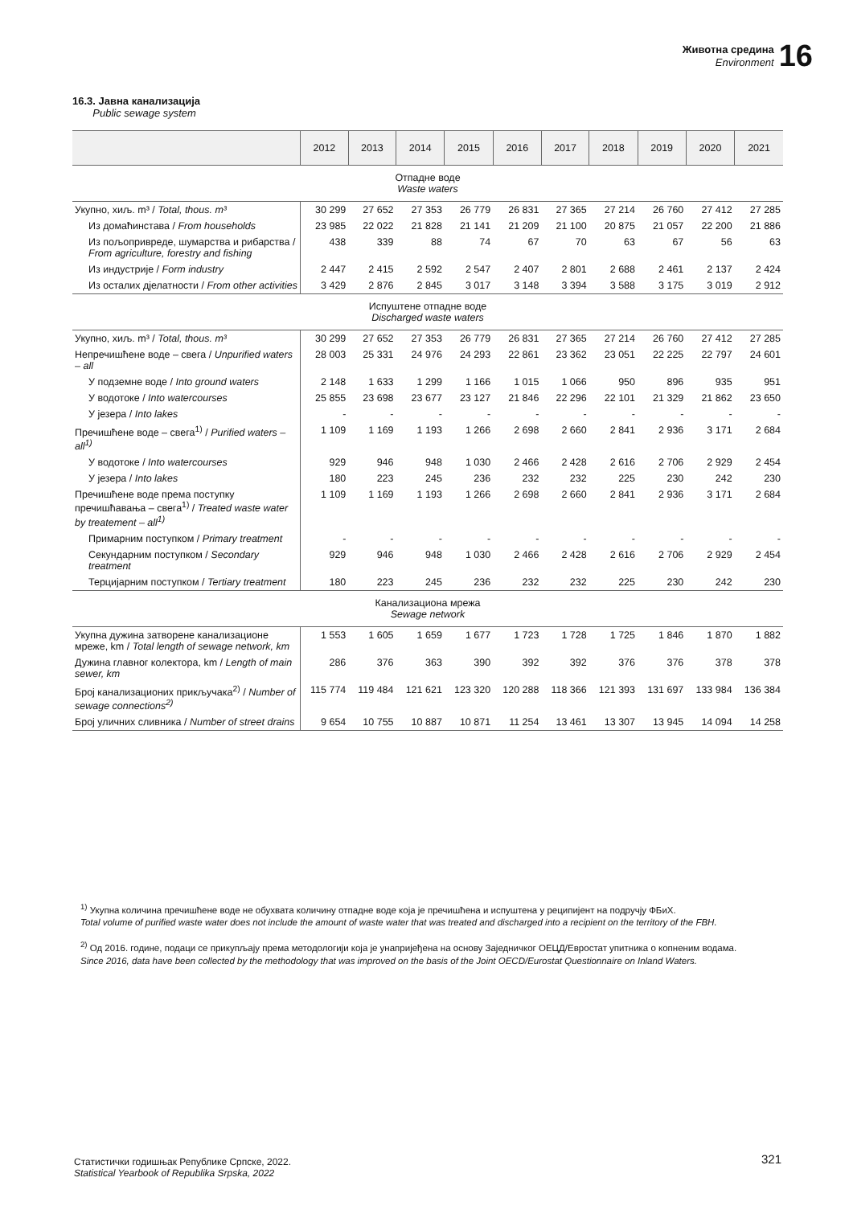Животна средина
Environment
16
16.3. Јавна канализација
Public sewage system
| | 2012 | 2013 | 2014 | 2015 | 2016 | 2017 | 2018 | 2019 | 2020 | 2021 |
| --- | --- | --- | --- | --- | --- | --- | --- | --- | --- | --- |
| Отпадне воде Waste waters | | | | | | | | | | |
| Укупно, хиљ. m³ / Total, thous. m³ | 30 299 | 27 652 | 27 353 | 26 779 | 26 831 | 27 365 | 27 214 | 26 760 | 27 412 | 27 285 |
| Из домаћинстава / From households | 23 985 | 22 022 | 21 828 | 21 141 | 21 209 | 21 100 | 20 875 | 21 057 | 22 200 | 21 886 |
| Из пољопривреде, шумарства и рибарства / From agriculture, forestry and fishing | 438 | 339 | 88 | 74 | 67 | 70 | 63 | 67 | 56 | 63 |
| Из индустрије / Form industry | 2 447 | 2 415 | 2 592 | 2 547 | 2 407 | 2 801 | 2 688 | 2 461 | 2 137 | 2 424 |
| Из осталих дјелатности / From other activities | 3 429 | 2 876 | 2 845 | 3 017 | 3 148 | 3 394 | 3 588 | 3 175 | 3 019 | 2 912 |
| Испуштене отпадне воде Discharged waste waters | | | | | | | | | | |
| Укупно, хиљ. m³ / Total, thous. m³ | 30 299 | 27 652 | 27 353 | 26 779 | 26 831 | 27 365 | 27 214 | 26 760 | 27 412 | 27 285 |
| Непречишћене воде – свега / Unpurified waters – all | 28 003 | 25 331 | 24 976 | 24 293 | 22 861 | 23 362 | 23 051 | 22 225 | 22 797 | 24 601 |
| У подземне воде / Into ground waters | 2 148 | 1 633 | 1 299 | 1 166 | 1 015 | 1 066 | 950 | 896 | 935 | 951 |
| У водотоке / Into watercourses | 25 855 | 23 698 | 23 677 | 23 127 | 21 846 | 22 296 | 22 101 | 21 329 | 21 862 | 23 650 |
| У језера / Into lakes | - | - | - | - | - | - | - | - | - | - |
| Пречишћене воде – свега<sup>1)</sup> / Purified waters – all<sup>1)</sup> | 1 109 | 1 169 | 1 193 | 1 266 | 2 698 | 2 660 | 2 841 | 2 936 | 3 171 | 2 684 |
| У водотоке / Into watercourses | 929 | 946 | 948 | 1 030 | 2 466 | 2 428 | 2 616 | 2 706 | 2 929 | 2 454 |
| У језера / Into lakes | 180 | 223 | 245 | 236 | 232 | 232 | 225 | 230 | 242 | 230 |
| Пречишћене воде према поступку пречишћавања – свега<sup>1)</sup> / Treated waste water by treatement – all<sup>1)</sup> | 1 109 | 1 169 | 1 193 | 1 266 | 2 698 | 2 660 | 2 841 | 2 936 | 3 171 | 2 684 |
| Примарним поступком / Primary treatment | - | - | - | - | - | - | - | - | - | - |
| Секундарним поступком / Secondary treatment | 929 | 946 | 948 | 1 030 | 2 466 | 2 428 | 2 616 | 2 706 | 2 929 | 2 454 |
| Терцијарним поступком / Tertiary treatment | 180 | 223 | 245 | 236 | 232 | 232 | 225 | 230 | 242 | 230 |
| Канализациона мрежа Sewage network | | | | | | | | | | |
| Укупна дужина затворене канализационе мреже, km / Total length of sewage network, km | 1 553 | 1 605 | 1 659 | 1 677 | 1 723 | 1 728 | 1 725 | 1 846 | 1 870 | 1 882 |
| Дужина главног колектора, km / Length of main sewer, km | 286 | 376 | 363 | 390 | 392 | 392 | 376 | 376 | 378 | 378 |
| Број канализационих прикључака<sup>2)</sup> / Number of sewage connections<sup>2)</sup> | 115 774 | 119 484 | 121 621 | 123 320 | 120 288 | 118 366 | 121 393 | 131 697 | 133 984 | 136 384 |
| Број уличних сливника / Number of street drains | 9 654 | 10 755 | 10 887 | 10 871 | 11 254 | 13 461 | 13 307 | 13 945 | 14 094 | 14 258 |
<sup>1)</sup> Укупна количина пречишћене воде не обухвата количину отпадне воде која је пречишћена и испуштена у реципијент на подручју ФБиХ.
Total volume of purified waste water does not include the amount of waste water that was treated and discharged into a recipient on the territory of the FBH.
<sup>2)</sup> Од 2016. године, подаци се прикупљају према методологији која је унапријеђена на основу Заједничког ОЕЦД/Евростат упитника о копненим водама.
Since 2016, data have been collected by the methodology that was improved on the basis of the Joint OECD/Eurostat Questionnaire on Inland Waters.
Статистички годишњак Републике Српске, 2022.
Statistical Yearbook of Republika Srpska, 2022
321